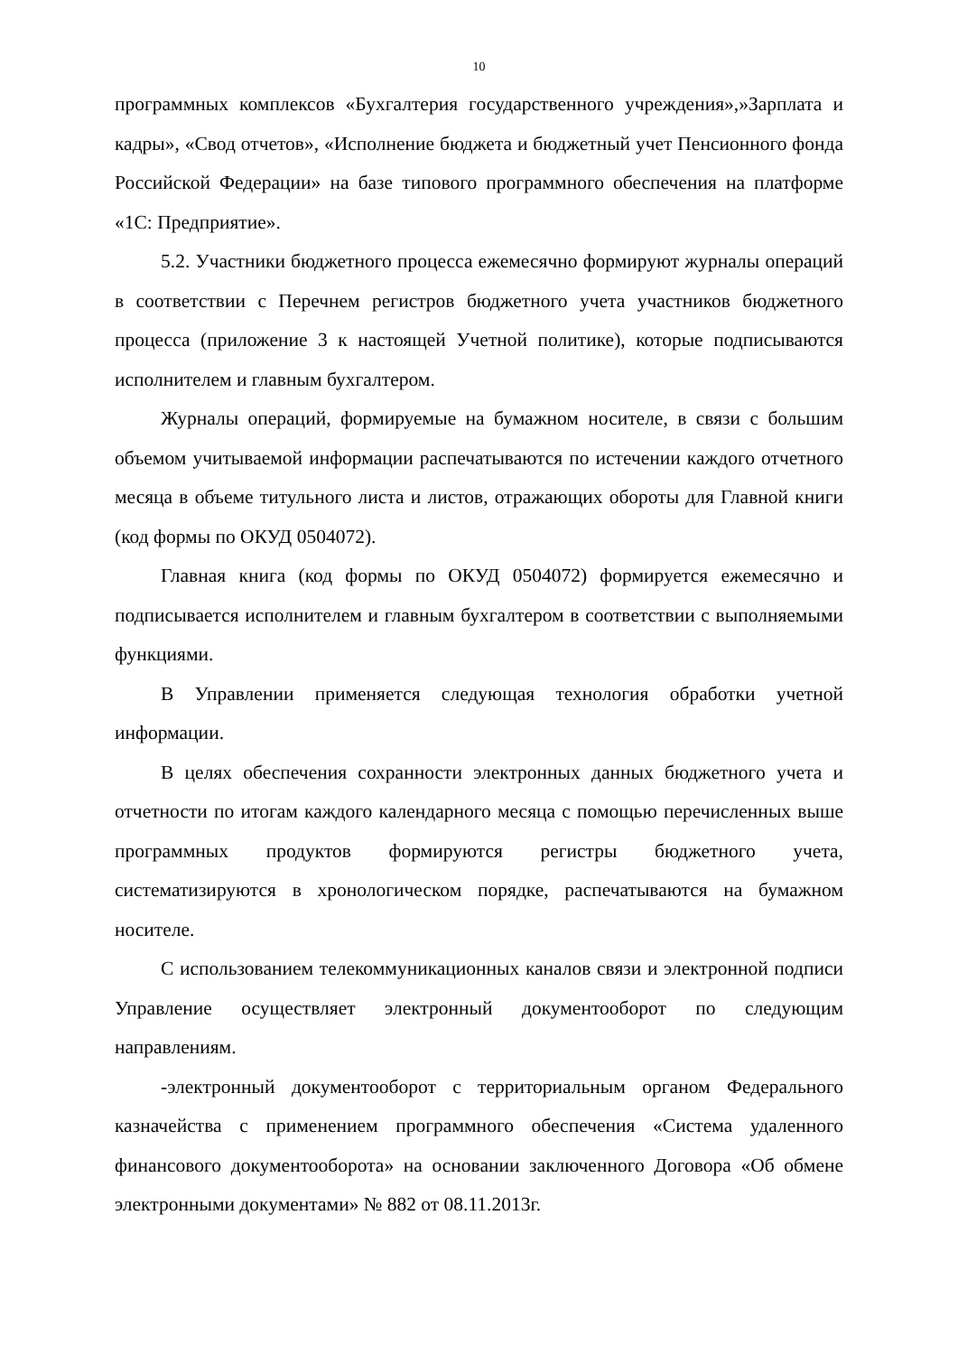10
программных комплексов «Бухгалтерия государственного учреждения»,»Зарплата и кадры», «Свод отчетов», «Исполнение бюджета и бюджетный учет Пенсионного фонда Российской Федерации» на базе типового программного обеспечения на платформе «1С: Предприятие».
5.2. Участники бюджетного процесса ежемесячно формируют журналы операций в соответствии с Перечнем регистров бюджетного учета участников бюджетного процесса (приложение 3 к настоящей Учетной политике), которые подписываются исполнителем и главным бухгалтером.
Журналы операций, формируемые на бумажном носителе, в связи с большим объемом учитываемой информации распечатываются по истечении каждого отчетного месяца в объеме титульного листа и листов, отражающих обороты для Главной книги (код формы по ОКУД 0504072).
Главная книга (код формы по ОКУД 0504072) формируется ежемесячно и подписывается исполнителем и главным бухгалтером в соответствии с выполняемыми функциями.
В Управлении применяется следующая технология обработки учетной информации.
В целях обеспечения сохранности электронных данных бюджетного учета и отчетности по итогам каждого календарного месяца с помощью перечисленных выше программных продуктов формируются регистры бюджетного учета, систематизируются в хронологическом порядке, распечатываются на бумажном носителе.
С использованием телекоммуникационных каналов связи и электронной подписи Управление осуществляет электронный документооборот по следующим направлениям.
-электронный документооборот с территориальным органом Федерального казначейства с применением программного обеспечения «Система удаленного финансового документооборота» на основании заключенного Договора «Об обмене электронными документами» № 882 от 08.11.2013г.